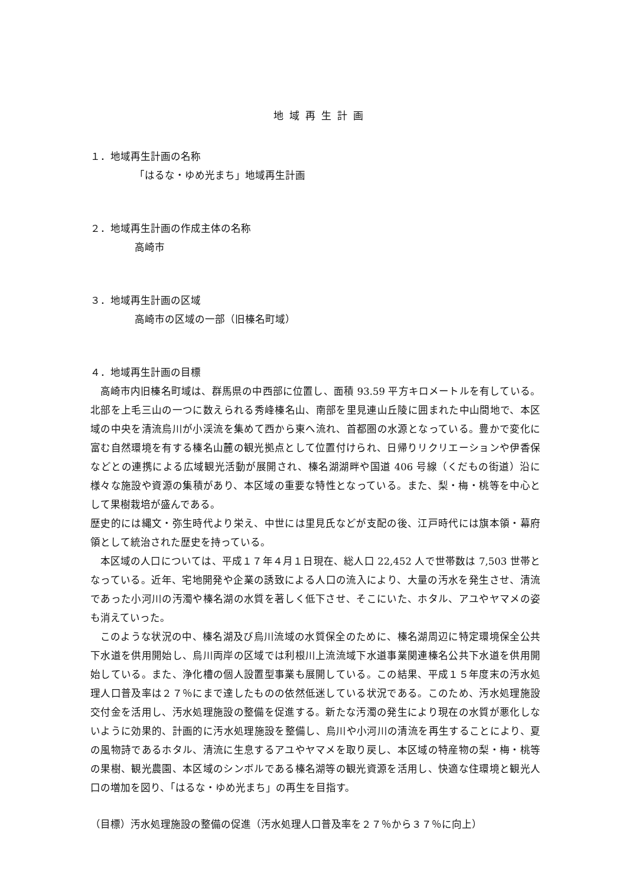地域再生計画
１．地域再生計画の名称
「はるな・ゆめ光まち」地域再生計画
２．地域再生計画の作成主体の名称
高崎市
３．地域再生計画の区域
高崎市の区域の一部（旧榛名町域）
４．地域再生計画の目標
高崎市内旧榛名町域は、群馬県の中西部に位置し、面積 93.59 平方キロメートルを有している。北部を上毛三山の一つに数えられる秀峰榛名山、南部を里見連山丘陵に囲まれた中山間地で、本区域の中央を清流烏川が小渓流を集めて西から東へ流れ、首都圏の水源となっている。豊かで変化に富む自然環境を有する榛名山麓の観光拠点として位置付けられ、日帰りリクリエーションや伊香保などとの連携による広域観光活動が展開され、榛名湖湖畔や国道 406 号線（くだもの街道）沿に様々な施設や資源の集積があり、本区域の重要な特性となっている。また、梨・梅・桃等を中心として果樹栽培が盛んである。
歴史的には縄文・弥生時代より栄え、中世には里見氏などが支配の後、江戸時代には旗本領・幕府領として統治された歴史を持っている。
本区域の人口については、平成１７年４月１日現在、総人口 22,452 人で世帯数は 7,503 世帯となっている。近年、宅地開発や企業の誘致による人口の流入により、大量の汚水を発生させ、清流であった小河川の汚濁や榛名湖の水質を著しく低下させ、そこにいた、ホタル、アユやヤマメの姿も消えていった。
このような状況の中、榛名湖及び烏川流域の水質保全のために、榛名湖周辺に特定環境保全公共下水道を供用開始し、烏川両岸の区域では利根川上流流域下水道事業関連榛名公共下水道を供用開始している。また、浄化槽の個人設置型事業も展開している。この結果、平成１５年度末の汚水処理人口普及率は２７％にまで達したものの依然低迷している状況である。このため、汚水処理施設交付金を活用し、汚水処理施設の整備を促進する。新たな汚濁の発生により現在の水質が悪化しないように効果的、計画的に汚水処理施設を整備し、烏川や小河川の清流を再生することにより、夏の風物詩であるホタル、清流に生息するアユやヤマメを取り戻し、本区域の特産物の梨・梅・桃等の果樹、観光農園、本区域のシンボルである榛名湖等の観光資源を活用し、快適な住環境と観光人口の増加を図り、「はるな・ゆめ光まち」の再生を目指す。
（目標）汚水処理施設の整備の促進（汚水処理人口普及率を２７％から３７％に向上）